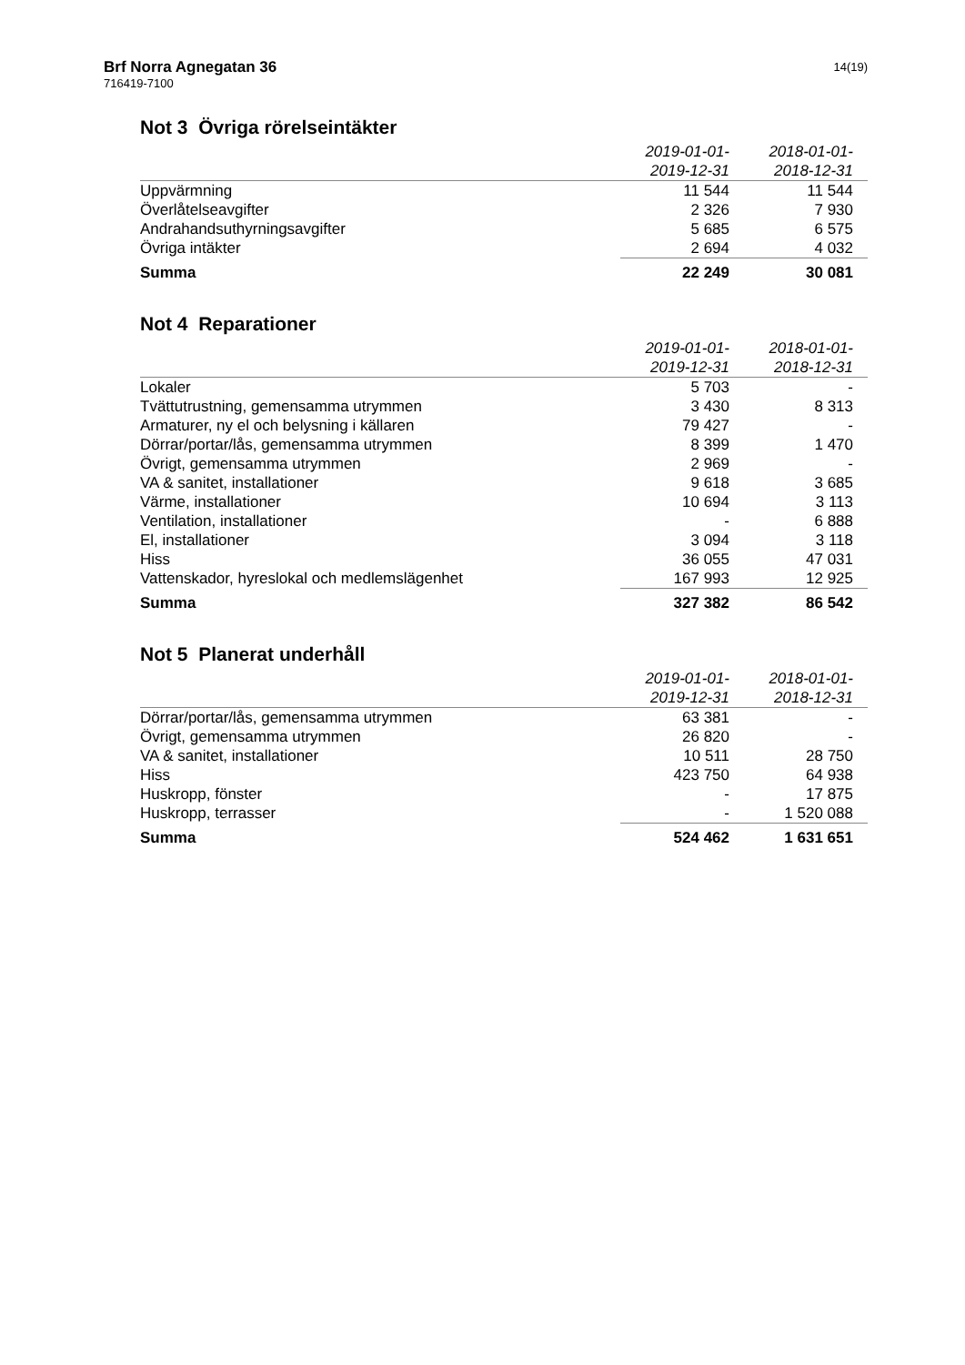Brf Norra Agnegatan 36
716419-7100
14(19)
Not 3 Övriga rörelseintäkter
| | 2019-01-01- 2019-12-31 | 2018-01-01- 2018-12-31 |
| --- | --- | --- |
| Uppvärmning | 11 544 | 11 544 |
| Överlåtelseavgifter | 2 326 | 7 930 |
| Andrahandsuthyrningsavgifter | 5 685 | 6 575 |
| Övriga intäkter | 2 694 | 4 032 |
| Summa | 22 249 | 30 081 |
Not 4 Reparationer
| | 2019-01-01- 2019-12-31 | 2018-01-01- 2018-12-31 |
| --- | --- | --- |
| Lokaler | 5 703 | - |
| Tvättutrustning, gemensamma utrymmen | 3 430 | 8 313 |
| Armaturer, ny el och belysning i källaren | 79 427 | - |
| Dörrar/portar/lås, gemensamma utrymmen | 8 399 | 1 470 |
| Övrigt, gemensamma utrymmen | 2 969 | - |
| VA & sanitet, installationer | 9 618 | 3 685 |
| Värme, installationer | 10 694 | 3 113 |
| Ventilation, installationer | - | 6 888 |
| El, installationer | 3 094 | 3 118 |
| Hiss | 36 055 | 47 031 |
| Vattenskador, hyreslokal och medlemslägenhet | 167 993 | 12 925 |
| Summa | 327 382 | 86 542 |
Not 5 Planerat underhåll
| | 2019-01-01- 2019-12-31 | 2018-01-01- 2018-12-31 |
| --- | --- | --- |
| Dörrar/portar/lås, gemensamma utrymmen | 63 381 | - |
| Övrigt, gemensamma utrymmen | 26 820 | - |
| VA & sanitet, installationer | 10 511 | 28 750 |
| Hiss | 423 750 | 64 938 |
| Huskropp, fönster | - | 17 875 |
| Huskropp, terrasser | - | 1 520 088 |
| Summa | 524 462 | 1 631 651 |